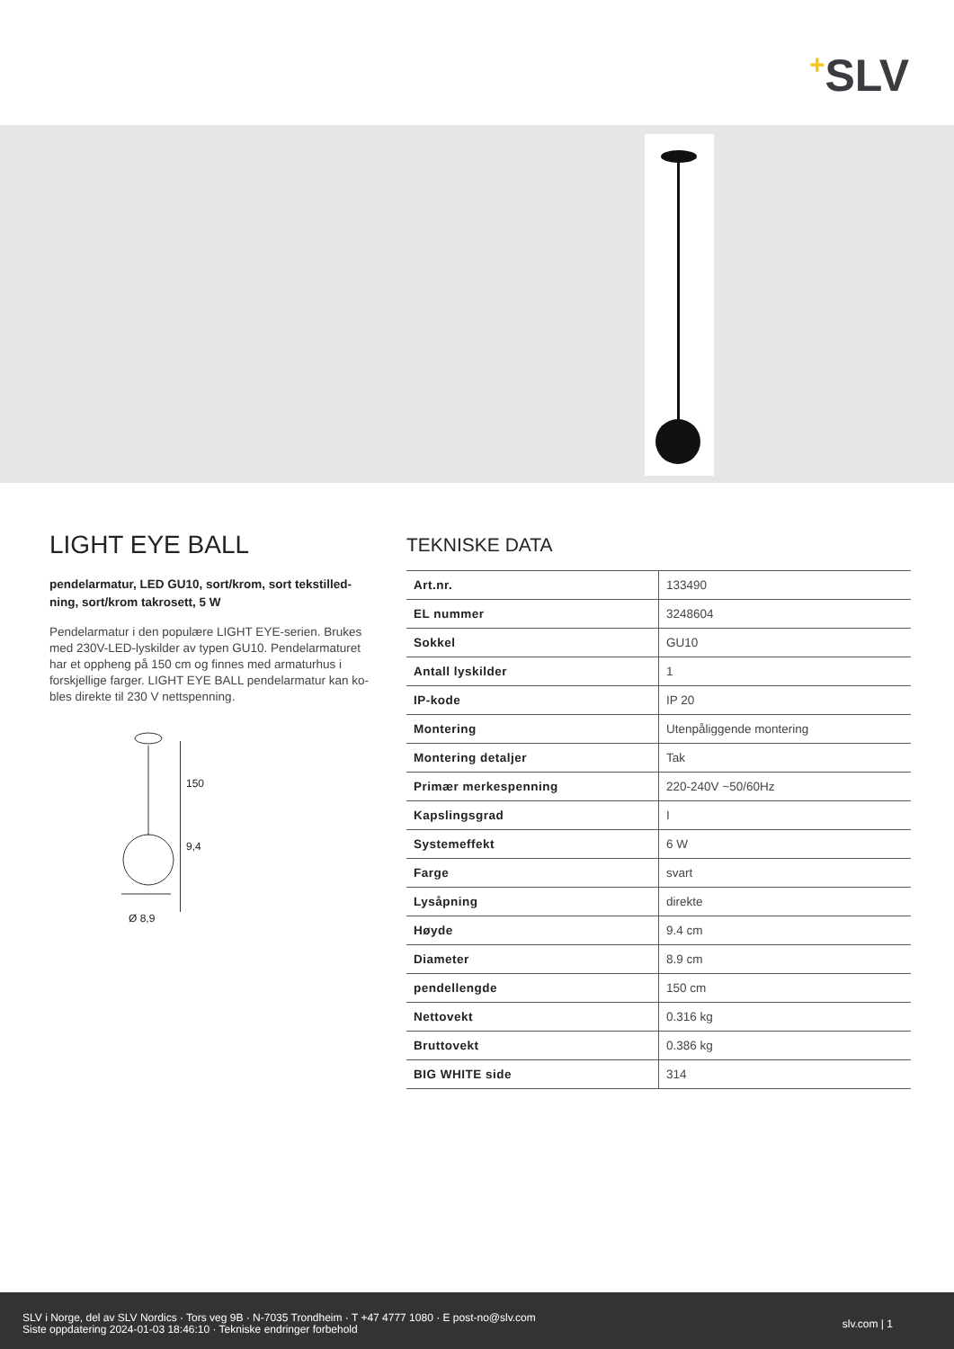+SLV
LIGHT EYE BALL
pendelarmatur, LED GU10, sort/krom, sort tekstilled-ning, sort/krom takrosett, 5 W
Pendelarmatur i den populære LIGHT EYE-serien. Brukes med 230V-LED-lyskilder av typen GU10. Pendelarmaturet har et oppheng på 150 cm og finnes med armaturhus i forskjellige farger. LIGHT EYE BALL pendelarmatur kan ko-bles direkte til 230 V nettspenning.
150
9,4
Ø 8,9
TEKNISKE DATA
| Art.nr. | 133490 |
| EL nummer | 3248604 |
| Sokkel | GU10 |
| Antall lyskilder | 1 |
| IP-kode | IP 20 |
| Montering | Utenpåliggende montering |
| Montering detaljer | Tak |
| Primær merkespenning | 220-240V ~50/60Hz |
| Kapslingsgrad | I |
| Systemeffekt | 6 W |
| Farge | svart |
| Lysåpning | direkte |
| Høyde | 9.4 cm |
| Diameter | 8.9 cm |
| pendellengde | 150 cm |
| Nettovekt | 0.316 kg |
| Bruttovekt | 0.386 kg |
| BIG WHITE side | 314 |
SLV i Norge, del av SLV Nordics · Tors veg 9B · N-7035 Trondheim · T +47 4777 1080 · E post-no@slv.com
Siste oppdatering 2024-01-03 18:46:10 · Tekniske endringer forbehold
slv.com | 1